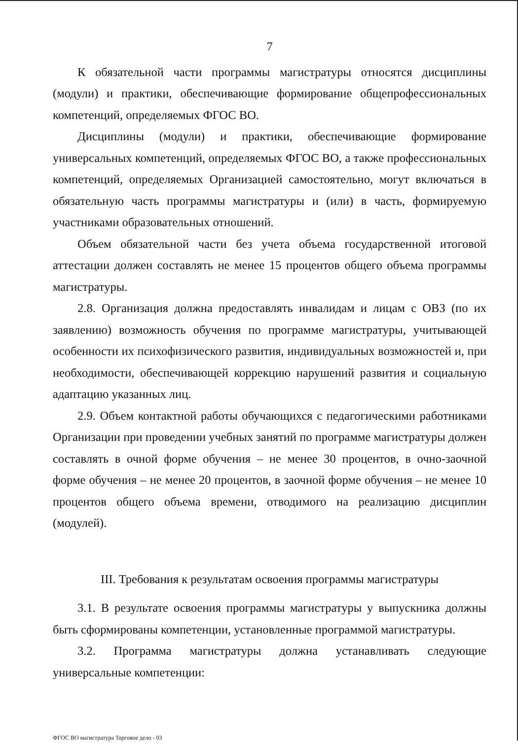7
К обязательной части программы магистратуры относятся дисциплины (модули) и практики, обеспечивающие формирование общепрофессиональных компетенций, определяемых ФГОС ВО.
Дисциплины (модули) и практики, обеспечивающие формирование универсальных компетенций, определяемых ФГОС ВО, а также профессиональных компетенций, определяемых Организацией самостоятельно, могут включаться в обязательную часть программы магистратуры и (или) в часть, формируемую участниками образовательных отношений.
Объем обязательной части без учета объема государственной итоговой аттестации должен составлять не менее 15 процентов общего объема программы магистратуры.
2.8. Организация должна предоставлять инвалидам и лицам с ОВЗ (по их заявлению) возможность обучения по программе магистратуры, учитывающей особенности их психофизического развития, индивидуальных возможностей и, при необходимости, обеспечивающей коррекцию нарушений развития и социальную адаптацию указанных лиц.
2.9. Объем контактной работы обучающихся с педагогическими работниками Организации при проведении учебных занятий по программе магистратуры должен составлять в очной форме обучения – не менее 30 процентов, в очно-заочной форме обучения – не менее 20 процентов, в заочной форме обучения – не менее 10 процентов общего объема времени, отводимого на реализацию дисциплин (модулей).
III. Требования к результатам освоения программы магистратуры
3.1. В результате освоения программы магистратуры у выпускника должны быть сформированы компетенции, установленные программой магистратуры.
3.2. Программа магистратуры должна устанавливать следующие универсальные компетенции:
ФГОС ВО магистратура Торговое дело - 03